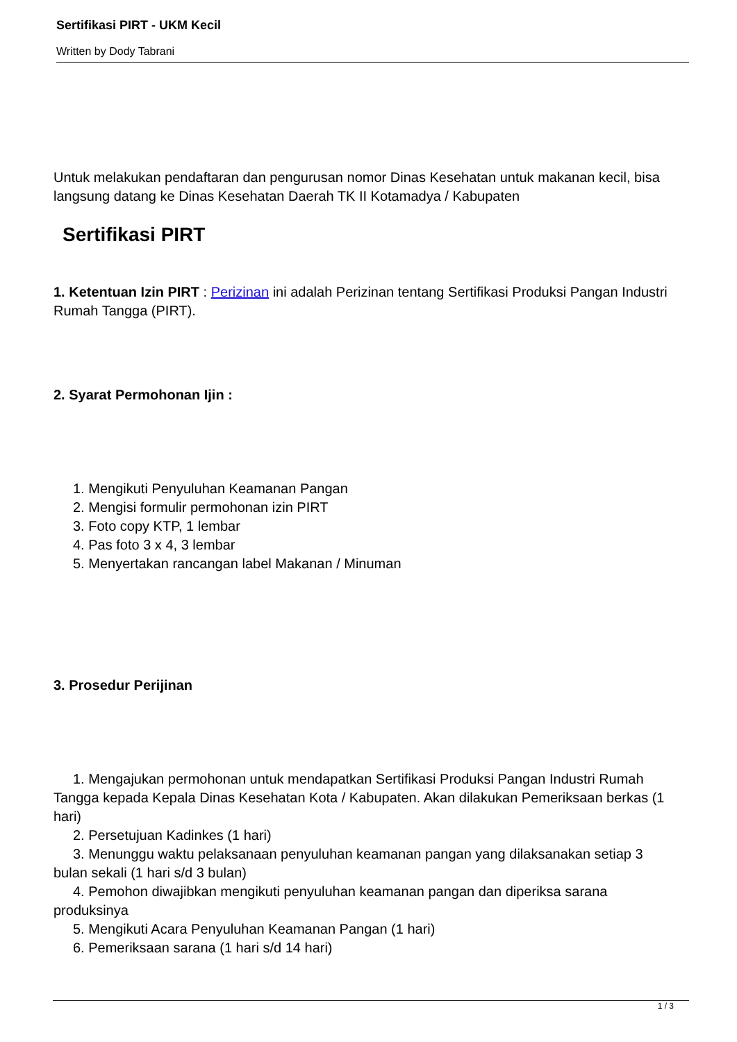Sertifikasi PIRT - UKM Kecil
Written by Dody Tabrani
Untuk melakukan pendaftaran dan pengurusan nomor Dinas Kesehatan untuk makanan kecil, bisa langsung datang ke Dinas Kesehatan Daerah TK II Kotamadya / Kabupaten
Sertifikasi PIRT
1. Ketentuan Izin PIRT : Perizinan ini adalah Perizinan tentang Sertifikasi Produksi Pangan Industri Rumah Tangga (PIRT).
2. Syarat Permohonan Ijin :
1. Mengikuti Penyuluhan Keamanan Pangan
2. Mengisi formulir permohonan izin PIRT
3. Foto copy KTP, 1 lembar
4. Pas foto 3 x 4, 3 lembar
5. Menyertakan rancangan label Makanan / Minuman
3. Prosedur Perijinan
1. Mengajukan permohonan untuk mendapatkan Sertifikasi Produksi Pangan Industri Rumah Tangga kepada Kepala Dinas Kesehatan Kota / Kabupaten. Akan dilakukan Pemeriksaan berkas (1 hari)
2. Persetujuan Kadinkes (1 hari)
3. Menunggu waktu pelaksanaan penyuluhan keamanan pangan yang dilaksanakan setiap 3 bulan sekali (1 hari s/d 3 bulan)
4. Pemohon diwajibkan mengikuti penyuluhan keamanan pangan dan diperiksa sarana produksinya
5. Mengikuti Acara Penyuluhan Keamanan Pangan (1 hari)
6. Pemeriksaan sarana (1 hari s/d 14 hari)
1 / 3